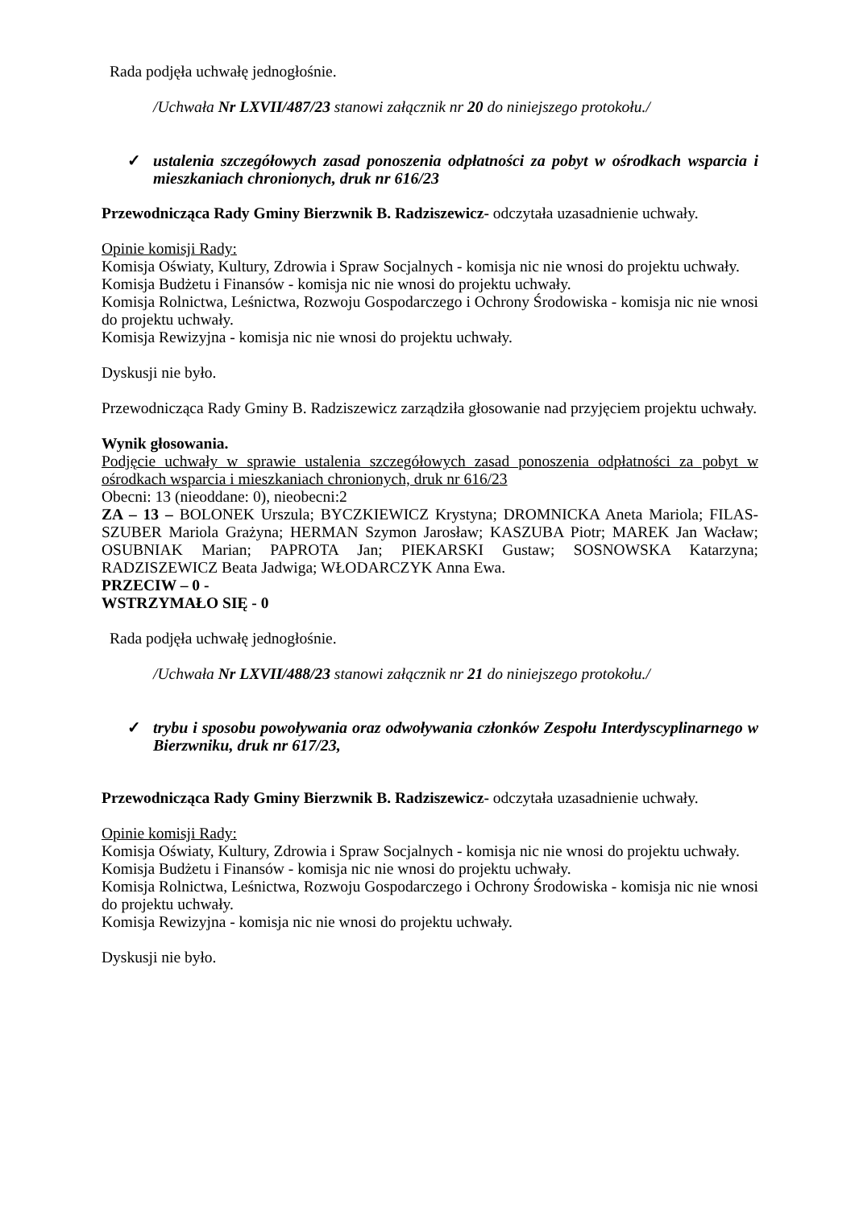Rada podjęła uchwałę jednogłośnie.
/Uchwała Nr LXVII/487/23 stanowi załącznik nr 20 do niniejszego protokołu./
✓ ustalenia szczegółowych zasad ponoszenia odpłatności za pobyt w ośrodkach wsparcia i mieszkaniach chronionych, druk nr 616/23
Przewodnicząca Rady Gminy Bierzwnik B. Radziszewicz- odczytała uzasadnienie uchwały.
Opinie komisji Rady:
Komisja Oświaty, Kultury, Zdrowia i Spraw Socjalnych - komisja nic nie wnosi do projektu uchwały.
Komisja Budżetu i Finansów - komisja nic nie wnosi do projektu uchwały.
Komisja Rolnictwa, Leśnictwa, Rozwoju Gospodarczego i Ochrony Środowiska - komisja nic nie wnosi do projektu uchwały.
Komisja Rewizyjna - komisja nic nie wnosi do projektu uchwały.
Dyskusji nie było.
Przewodnicząca Rady Gminy B. Radziszewicz zarządziła głosowanie nad przyjęciem projektu uchwały.
Wynik głosowania.
Podjęcie uchwały w sprawie ustalenia szczegółowych zasad ponoszenia odpłatności za pobyt w ośrodkach wsparcia i mieszkaniach chronionych, druk nr 616/23
Obecni: 13 (nieoddane: 0), nieobecni:2
ZA – 13 – BOLONEK Urszula; BYCZKIEWICZ Krystyna; DROMNICKA Aneta Mariola; FILAS-SZUBER Mariola Grażyna; HERMAN Szymon Jarosław; KASZUBA Piotr; MAREK Jan Wacław; OSUBNIAK Marian; PAPROTA Jan; PIEKARSKI Gustaw; SOSNOWSKA Katarzyna; RADZISZEWICZ Beata Jadwiga; WŁODARCZYK Anna Ewa.
PRZECIW – 0 -
WSTRZYMAŁO SIĘ - 0
Rada podjęła uchwałę jednogłośnie.
/Uchwała Nr LXVII/488/23 stanowi załącznik nr 21 do niniejszego protokołu./
✓ trybu i sposobu powoływania oraz odwoływania członków Zespołu Interdyscyplinarnego w Bierzwniku, druk nr 617/23,
Przewodnicząca Rady Gminy Bierzwnik B. Radziszewicz- odczytała uzasadnienie uchwały.
Opinie komisji Rady:
Komisja Oświaty, Kultury, Zdrowia i Spraw Socjalnych - komisja nic nie wnosi do projektu uchwały.
Komisja Budżetu i Finansów - komisja nic nie wnosi do projektu uchwały.
Komisja Rolnictwa, Leśnictwa, Rozwoju Gospodarczego i Ochrony Środowiska - komisja nic nie wnosi do projektu uchwały.
Komisja Rewizyjna - komisja nic nie wnosi do projektu uchwały.
Dyskusji nie było.